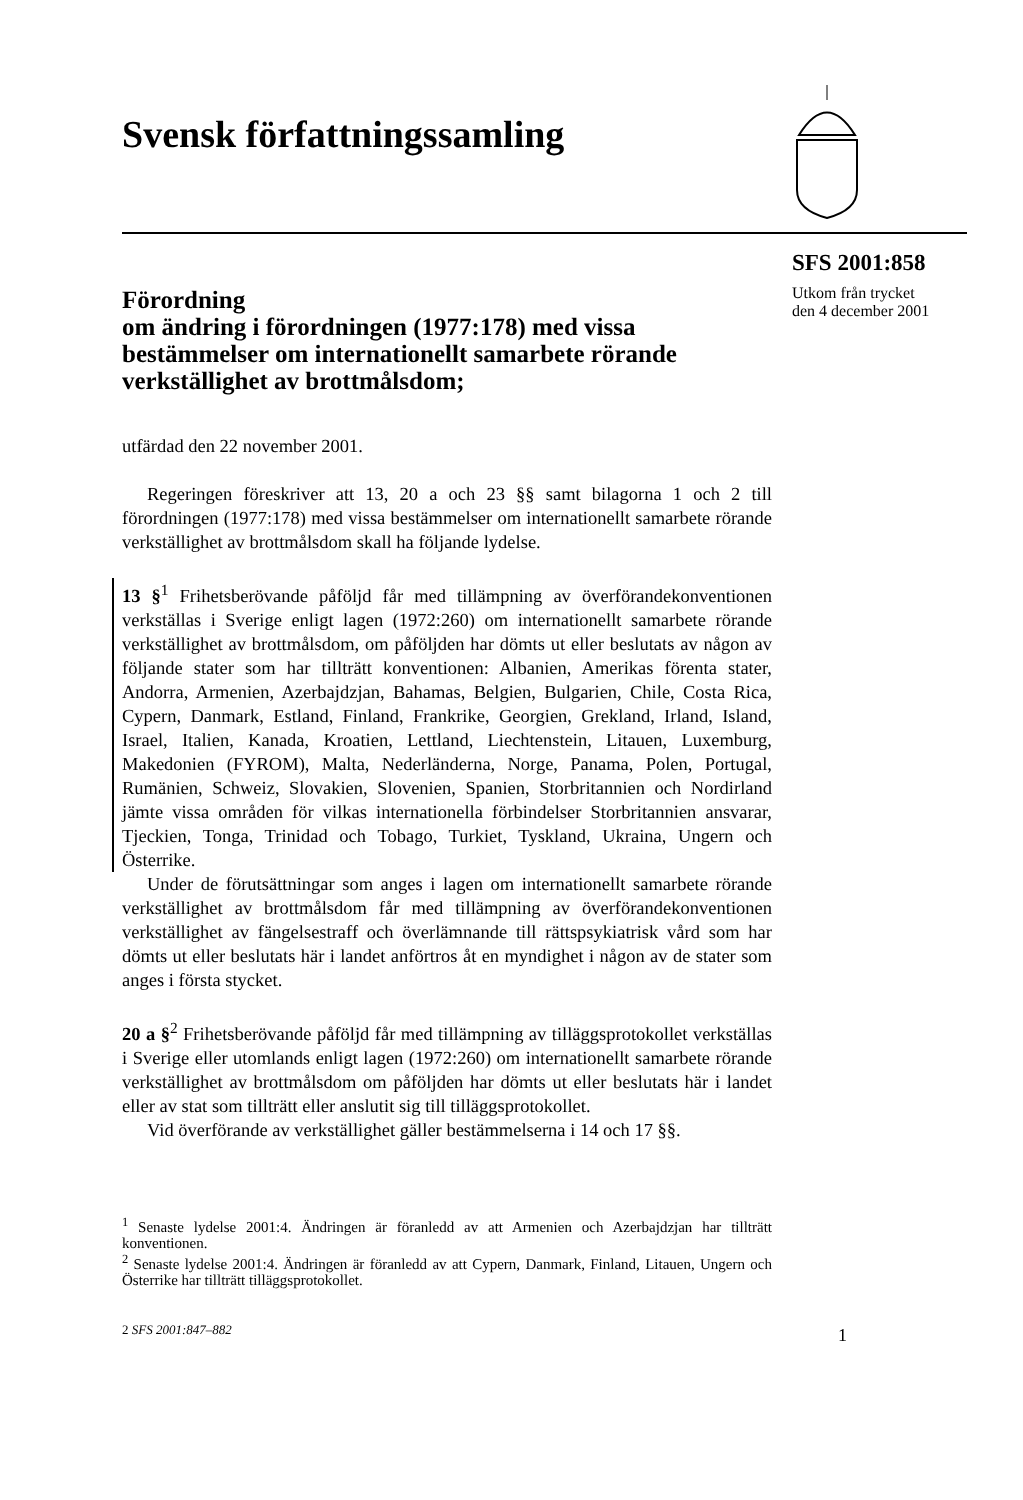Svensk författningssamling
SFS 2001:858
Utkom från trycket
den 4 december 2001
Förordning
om ändring i förordningen (1977:178) med vissa bestämmelser om internationellt samarbete rörande verkställighet av brottmålsdom;
utfärdad den 22 november 2001.
Regeringen föreskriver att 13, 20 a och 23 §§ samt bilagorna 1 och 2 till förordningen (1977:178) med vissa bestämmelser om internationellt samarbete rörande verkställighet av brottmålsdom skall ha följande lydelse.
13 §<sup>1</sup> Frihetsberövande påföljd får med tillämpning av överförandekonventionen verkställas i Sverige enligt lagen (1972:260) om internationellt samarbete rörande verkställighet av brottmålsdom, om påföljden har dömts ut eller beslutats av någon av följande stater som har tillträtt konventionen: Albanien, Amerikas förenta stater, Andorra, Armenien, Azerbajdzjan, Bahamas, Belgien, Bulgarien, Chile, Costa Rica, Cypern, Danmark, Estland, Finland, Frankrike, Georgien, Grekland, Irland, Island, Israel, Italien, Kanada, Kroatien, Lettland, Liechtenstein, Litauen, Luxemburg, Makedonien (FYROM), Malta, Nederländerna, Norge, Panama, Polen, Portugal, Rumänien, Schweiz, Slovakien, Slovenien, Spanien, Storbritannien och Nordirland jämte vissa områden för vilkas internationella förbindelser Storbritannien ansvarar, Tjeckien, Tonga, Trinidad och Tobago, Turkiet, Tyskland, Ukraina, Ungern och Österrike.
Under de förutsättningar som anges i lagen om internationellt samarbete rörande verkställighet av brottmålsdom får med tillämpning av överförandekonventionen verkställighet av fängelsestraff och överlämnande till rättspsykiatrisk vård som har dömts ut eller beslutats här i landet anförtros åt en myndighet i någon av de stater som anges i första stycket.
20 a §<sup>2</sup> Frihetsberövande påföljd får med tillämpning av tilläggsprotokollet verkställas i Sverige eller utomlands enligt lagen (1972:260) om internationellt samarbete rörande verkställighet av brottmålsdom om påföljden har dömts ut eller beslutats här i landet eller av stat som tillträtt eller anslutit sig till tilläggsprotokollet.
Vid överförande av verkställighet gäller bestämmelserna i 14 och 17 §§.
<sup>1</sup> Senaste lydelse 2001:4. Ändringen är föranledd av att Armenien och Azerbajdzjan har tillträtt konventionen.
<sup>2</sup> Senaste lydelse 2001:4. Ändringen är föranledd av att Cypern, Danmark, Finland, Litauen, Ungern och Österrike har tillträtt tilläggsprotokollet.
2 SFS 2001:847–882
1